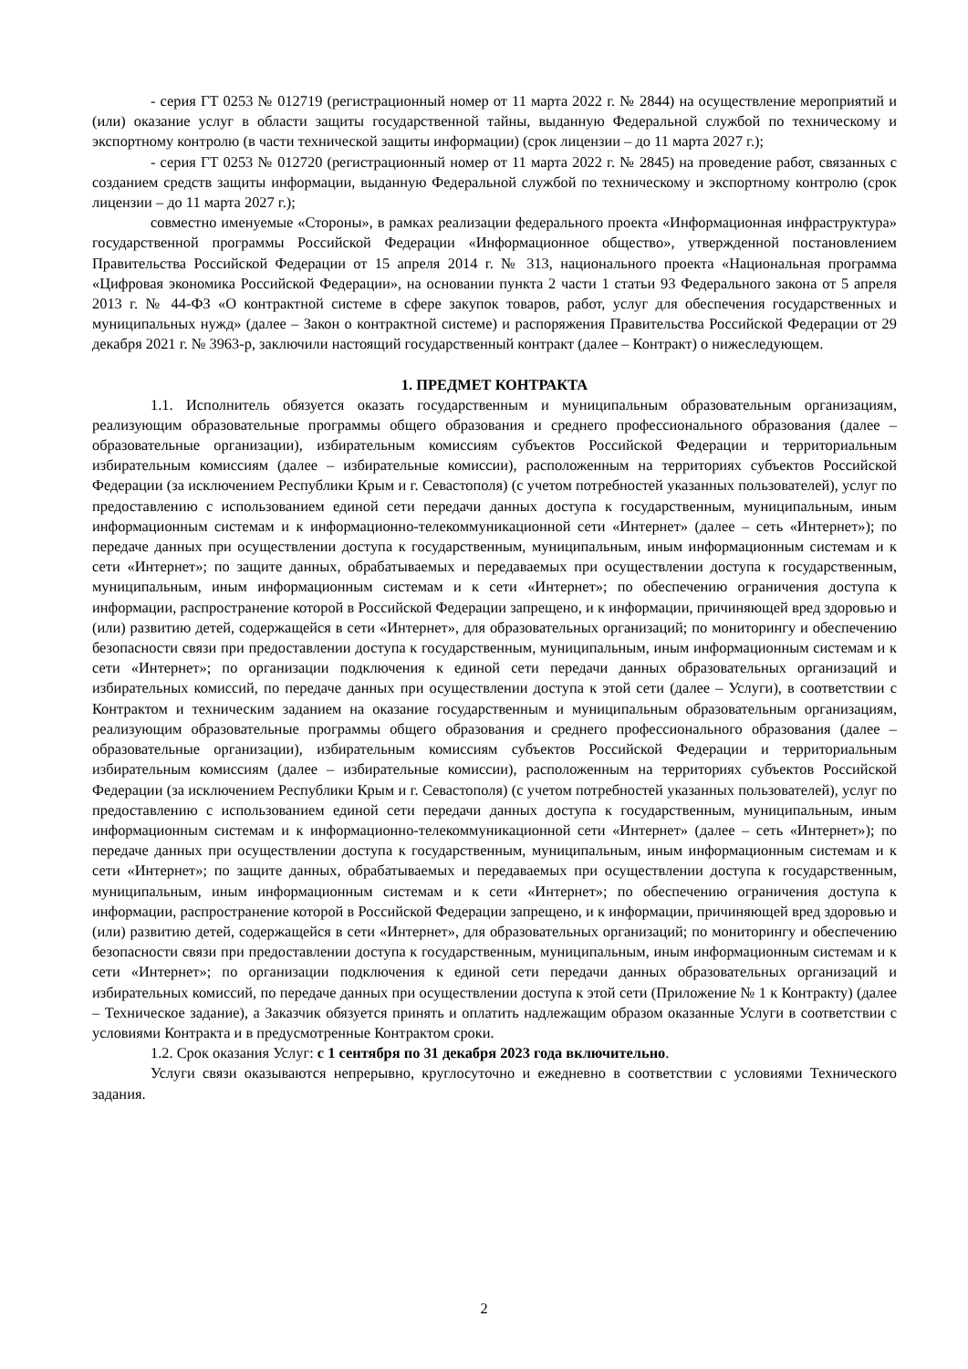- серия ГТ 0253 № 012719 (регистрационный номер от 11 марта 2022 г. № 2844) на осуществление мероприятий и (или) оказание услуг в области защиты государственной тайны, выданную Федеральной службой по техническому и экспортному контролю (в части технической защиты информации) (срок лицензии – до 11 марта 2027 г.);
- серия ГТ 0253 № 012720 (регистрационный номер от 11 марта 2022 г. № 2845) на проведение работ, связанных с созданием средств защиты информации, выданную Федеральной службой по техническому и экспортному контролю (срок лицензии – до 11 марта 2027 г.);
совместно именуемые «Стороны», в рамках реализации федерального проекта «Информационная инфраструктура» государственной программы Российской Федерации «Информационное общество», утвержденной постановлением Правительства Российской Федерации от 15 апреля 2014 г. № 313, национального проекта «Национальная программа «Цифровая экономика Российской Федерации», на основании пункта 2 части 1 статьи 93 Федерального закона от 5 апреля 2013 г. № 44-ФЗ «О контрактной системе в сфере закупок товаров, работ, услуг для обеспечения государственных и муниципальных нужд» (далее – Закон о контрактной системе) и распоряжения Правительства Российской Федерации от 29 декабря 2021 г. № 3963-р, заключили настоящий государственный контракт (далее – Контракт) о нижеследующем.
1. ПРЕДМЕТ КОНТРАКТА
1.1. Исполнитель обязуется оказать государственным и муниципальным образовательным организациям, реализующим образовательные программы общего образования и среднего профессионального образования (далее – образовательные организации), избирательным комиссиям субъектов Российской Федерации и территориальным избирательным комиссиям (далее – избирательные комиссии), расположенным на территориях субъектов Российской Федерации (за исключением Республики Крым и г. Севастополя) (с учетом потребностей указанных пользователей), услуг по предоставлению с использованием единой сети передачи данных доступа к государственным, муниципальным, иным информационным системам и к информационно-телекоммуникационной сети «Интернет» (далее – сеть «Интернет»); по передаче данных при осуществлении доступа к государственным, муниципальным, иным информационным системам и к сети «Интернет»; по защите данных, обрабатываемых и передаваемых при осуществлении доступа к государственным, муниципальным, иным информационным системам и к сети «Интернет»; по обеспечению ограничения доступа к информации, распространение которой в Российской Федерации запрещено, и к информации, причиняющей вред здоровью и (или) развитию детей, содержащейся в сети «Интернет», для образовательных организаций; по мониторингу и обеспечению безопасности связи при предоставлении доступа к государственным, муниципальным, иным информационным системам и к сети «Интернет»; по организации подключения к единой сети передачи данных образовательных организаций и избирательных комиссий, по передаче данных при осуществлении доступа к этой сети (далее – Услуги), в соответствии с Контрактом и техническим заданием на оказание государственным и муниципальным образовательным организациям, реализующим образовательные программы общего образования и среднего профессионального образования (далее – образовательные организации), избирательным комиссиям субъектов Российской Федерации и территориальным избирательным комиссиям (далее – избирательные комиссии), расположенным на территориях субъектов Российской Федерации (за исключением Республики Крым и г. Севастополя) (с учетом потребностей указанных пользователей), услуг по предоставлению с использованием единой сети передачи данных доступа к государственным, муниципальным, иным информационным системам и к информационно-телекоммуникационной сети «Интернет» (далее – сеть «Интернет»); по передаче данных при осуществлении доступа к государственным, муниципальным, иным информационным системам и к сети «Интернет»; по защите данных, обрабатываемых и передаваемых при осуществлении доступа к государственным, муниципальным, иным информационным системам и к сети «Интернет»; по обеспечению ограничения доступа к информации, распространение которой в Российской Федерации запрещено, и к информации, причиняющей вред здоровью и (или) развитию детей, содержащейся в сети «Интернет», для образовательных организаций; по мониторингу и обеспечению безопасности связи при предоставлении доступа к государственным, муниципальным, иным информационным системам и к сети «Интернет»; по организации подключения к единой сети передачи данных образовательных организаций и избирательных комиссий, по передаче данных при осуществлении доступа к этой сети (Приложение № 1 к Контракту) (далее – Техническое задание), а Заказчик обязуется принять и оплатить надлежащим образом оказанные Услуги в соответствии с условиями Контракта и в предусмотренные Контрактом сроки.
1.2. Срок оказания Услуг: с 1 сентября по 31 декабря 2023 года включительно.
Услуги связи оказываются непрерывно, круглосуточно и ежедневно в соответствии с условиями Технического задания.
2